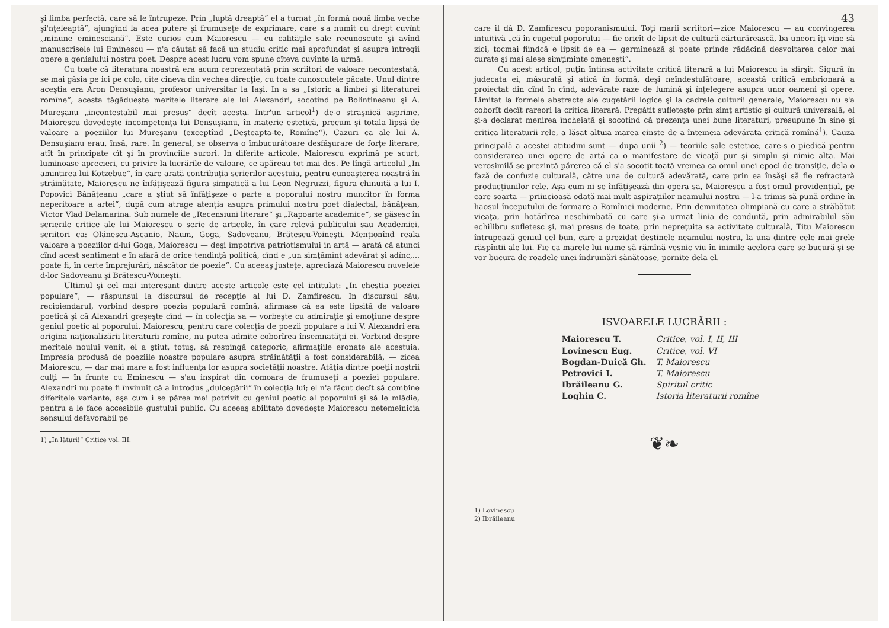şi limba perfectă, care să le întrupeze. Prin „luptă dreaptă“ el a turnat „în formă nouă limba veche şi'nţeleaptă“, ajungînd la acea putere şi frumuseţe de exprimare, care s'a numit cu drept cuvînt „minune eminesciană“. Este curios cum Maiorescu — cu calităţile sale recunoscute şi avînd manuscrisele lui Eminescu — n'a căutat să facă un studiu critic mai aprofundat şi asupra întregii opere a genialului nostru poet. Despre acest lucru vom spune cîteva cuvinte la urmă.
Cu toate că literatura noastră era acum reprezentată prin scriitori de valoare necontestată, se mai găsia pe ici pe colo, cîte cineva din vechea direcţie, cu toate cunoscutele păcate. Unul dintre aceştia era Aron Densuşianu, profesor universitar la Iaşi. In a sa „Istoric a limbei şi literaturei romîne“, acesta tăgădueşte meritele literare ale lui Alexandri, socotind pe Bolintineanu şi A. Mureşanu „incontestabil mai presus“ decît acesta. Intr'un articol<sup>1</sup>) de-o straşnică asprime, Maiorescu dovedeşte incompetenţa lui Densuşianu, în materie estetică, precum şi totala lipsă de valoare a poeziilor lui Mureşanu (exceptînd „Deşteaptă-te, Romîne“). Cazuri ca ale lui A. Densuşianu erau, însă, rare. In general, se observa o îmbucurătoare desfăşurare de forţe literare, atît în principate cît şi în provinciile surori. In diferite articole, Maiorescu exprimă pe scurt, luminoase aprecieri, cu privire la lucrările de valoare, ce apăreau tot mai des. Pe lîngă articolul „In amintirea lui Kotzebue“, în care arată contribuţia scrierilor acestuia, pentru cunoaşterea noastră în străinătate, Maiorescu ne înfăţişează figura simpatică a lui Leon Negruzzi, figura chinuită a lui I. Popovici Bănăţeanu „care a ştiut să înfăţişeze o parte a poporului nostru muncitor în forma neperitoare a artei“, după cum atrage atenţia asupra primului nostru poet dialectal, bănăţean, Victor Vlad Delamarina. Sub numele de „Recensiuni literare“ şi „Rapoarte academice“, se găsesc în scrierile critice ale lui Maiorescu o serie de articole, în care relevă publicului sau Academiei, scriitori ca: Olănescu-Ascanio, Naum, Goga, Sadoveanu, Brătescu-Voineşti. Menţionînd reala valoare a poeziilor d-lui Goga, Maiorescu — deşi împotriva patriotismului in artă — arată că atunci cînd acest sentiment e în afară de orice tendinţă politică, cînd e „un simţămînt adevărat şi adînc,... poate fi, în certe împrejurări, născător de poezie“. Cu aceeaş justeţe, apreciază Maiorescu nuvelele d-lor Sadoveanu şi Brătescu-Voineşti.
Ultimul şi cel mai interesant dintre aceste articole este cel intitulat: „In chestia poeziei populare“, — răspunsul la discursul de recepţie al lui D. Zamfirescu. In discursul său, recipiendarul, vorbind despre poezia populară romînă, afirmase că ea este lipsită de valoare poetică şi că Alexandri greşeşte cînd — în colecţia sa — vorbeşte cu admiraţie şi emoţiune despre geniul poetic al poporului. Maiorescu, pentru care colecţia de poezii populare a lui V. Alexandri era origina naţionalizării literaturii romîne, nu putea admite coborîrea însemnătăţii ei. Vorbind despre meritele noului venit, el a ştiut, totuş, să respingă categoric, afirmaţiile eronate ale acestuia. Impresia produsă de poeziile noastre populare asupra străinătăţii a fost considerabilă, — zicea Maiorescu, — dar mai mare a fost influenţa lor asupra societăţii noastre. Atăţia dintre poeţii noştrii culţi — în frunte cu Eminescu — s'au inspirat din comoara de frumuseţi a poeziei populare. Alexandri nu poate fi învinuit că a introdus „dulcegării“ în colecţia lui; el n'a făcut decît să combine diferitele variante, aşa cum i se părea mai potrivit cu geniul poetic al poporului şi să le mlădie, pentru a le face accesibile gustului public. Cu aceeaş abilitate dovedeşte Maiorescu netemeinicia sensului defavorabil pe
1) „In lături!“ Critice vol. III.
43
care il dă D. Zamfirescu poporanismului. Toţi marii scriitori—zice Maiorescu — au convingerea intuitivă „că în cugetul poporului — fie oricît de lipsit de cultură cărturărească, ba uneori îţi vine să zici, tocmai fiindcă e lipsit de ea — germinează şi poate prinde rădăcină desvoltarea celor mai curate şi mai alese simţiminte omeneşti“.
Cu acest articol, puţin întinsa activitate critică literară a lui Maiorescu ia sfîrşit. Sigură în judecata ei, măsurată şi atică în formă, deşi neîndestulătoare, această critică embrionară a proiectat din cînd în cînd, adevărate raze de lumină şi înţelegere asupra unor oameni şi opere. Limitat la formele abstracte ale cugetării logice şi la cadrele culturii generale, Maiorescu nu s'a coborît decît rareori la critica literară. Pregătit sufleteşte prin simţ artistic şi cultură universală, el şi-a declarat menirea încheiată şi socotind că prezenţa unei bune literaturi, presupune în sine şi critica literaturii rele, a lăsat altuia marea cinste de a întemeia adevărata critică romînă<sup>1</sup>). Cauza principală a acestei atitudini sunt — după unii <sup>2</sup>) — teoriile sale estetice, care-s o piedică pentru considerarea unei opere de artă ca o manifestare de vieaţă pur şi simplu şi nimic alta. Mai verosimilă se prezintă părerea că el s'a socotit toată vremea ca omul unei epoci de transiţie, dela o fază de confuzie culturală, către una de cultură adevărată, care prin ea însăşi să fie refractară producţiunilor rele. Aşa cum ni se înfăţişează din opera sa, Maiorescu a fost omul providenţial, pe care soarta — priincioasă odată mai mult aspiraţiilor neamului nostru — l-a trimis să pună ordine în haosul începutului de formare a Romîniei moderne. Prin demnitatea olimpiană cu care a străbătut vieaţa, prin hotărîrea neschimbată cu care şi-a urmat linia de conduită, prin admirabilul său echilibru sufletesc şi, mai presus de toate, prin nepreţuita sa activitate culturală, Titu Maiorescu întrupează geniul cel bun, care a prezidat destinele neamului nostru, la una dintre cele mai grele răspîntii ale lui. Fie ca marele lui nume să rămînă vesnic viu în inimile acelora care se bucură şi se vor bucura de roadele unei îndrumări sănătoase, pornite dela el.
ISVOARELE LUCRĂRII :
| Maiorescu T. | Critice, vol. I, II, III |
| Lovinescu Eug. | Critice, vol. VI |
| Bogdan-Duică Gh. | T. Maiorescu |
| Petrovici I. | T. Maiorescu |
| Ibrăileanu G. | Spiritul critic |
| Loghin C. | Istoria literaturii romîne |
❦❧
1) Lovinescu
2) Ibrăileanu